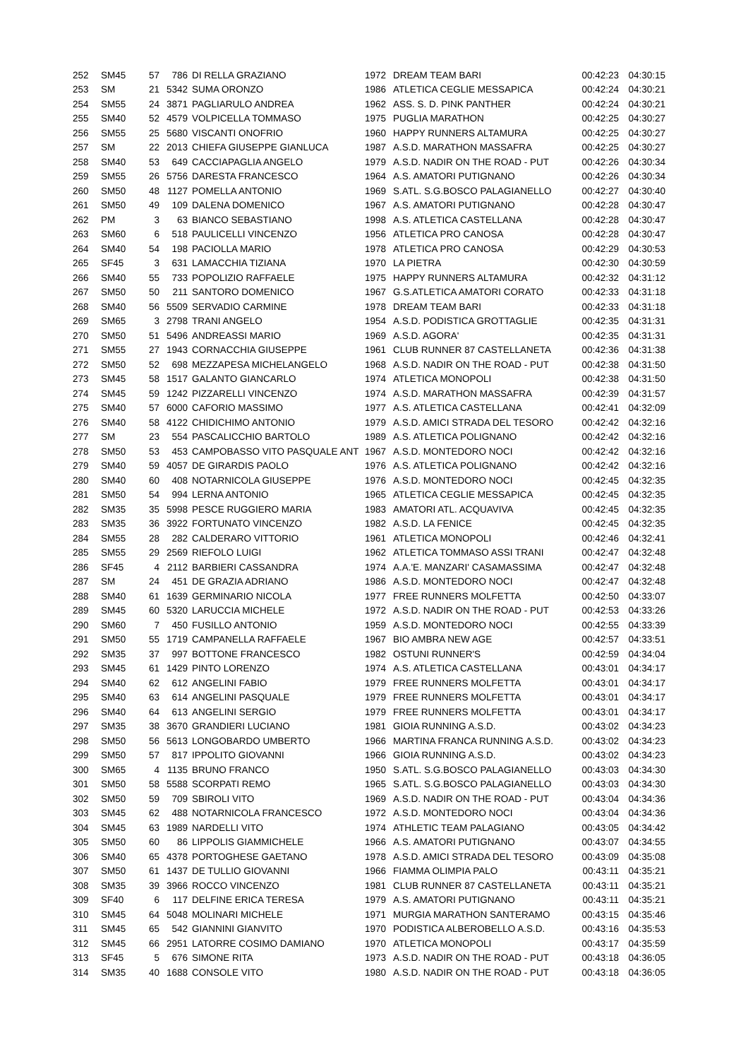| 252 | SM45 | 57 | 786 | DI RELLA GRAZIANO | 1972 | DREAM TEAM BARI | 00:42:23 | 04:30:15 |
| 253 | SM | 21 | 5342 | SUMA ORONZO | 1986 | ATLETICA CEGLIE MESSAPICA | 00:42:24 | 04:30:21 |
| 254 | SM55 | 24 | 3871 | PAGLIARULO ANDREA | 1962 | ASS. S. D. PINK PANTHER | 00:42:24 | 04:30:21 |
| 255 | SM40 | 52 | 4579 | VOLPICELLA TOMMASO | 1975 | PUGLIA MARATHON | 00:42:25 | 04:30:27 |
| 256 | SM55 | 25 | 5680 | VISCANTI ONOFRIO | 1960 | HAPPY RUNNERS ALTAMURA | 00:42:25 | 04:30:27 |
| 257 | SM | 22 | 2013 | CHIEFA GIUSEPPE GIANLUCA | 1987 | A.S.D. MARATHON MASSAFRA | 00:42:25 | 04:30:27 |
| 258 | SM40 | 53 | 649 | CACCIAPAGLIA ANGELO | 1979 | A.S.D. NADIR ON THE ROAD - PUT | 00:42:26 | 04:30:34 |
| 259 | SM55 | 26 | 5756 | DARESTA FRANCESCO | 1964 | A.S. AMATORI PUTIGNANO | 00:42:26 | 04:30:34 |
| 260 | SM50 | 48 | 1127 | POMELLA ANTONIO | 1969 | S.ATL. S.G.BOSCO PALAGIANELLO | 00:42:27 | 04:30:40 |
| 261 | SM50 | 49 | 109 | DALENA DOMENICO | 1967 | A.S. AMATORI PUTIGNANO | 00:42:28 | 04:30:47 |
| 262 | PM | 3 | 63 | BIANCO SEBASTIANO | 1998 | A.S. ATLETICA CASTELLANA | 00:42:28 | 04:30:47 |
| 263 | SM60 | 6 | 518 | PAULICELLI VINCENZO | 1956 | ATLETICA PRO CANOSA | 00:42:28 | 04:30:47 |
| 264 | SM40 | 54 | 198 | PACIOLLA MARIO | 1978 | ATLETICA PRO CANOSA | 00:42:29 | 04:30:53 |
| 265 | SF45 | 3 | 631 | LAMACCHIA TIZIANA | 1970 | LA PIETRA | 00:42:30 | 04:30:59 |
| 266 | SM40 | 55 | 733 | POPOLIZIO RAFFAELE | 1975 | HAPPY RUNNERS ALTAMURA | 00:42:32 | 04:31:12 |
| 267 | SM50 | 50 | 211 | SANTORO DOMENICO | 1967 | G.S.ATLETICA AMATORI CORATO | 00:42:33 | 04:31:18 |
| 268 | SM40 | 56 | 5509 | SERVADIO CARMINE | 1978 | DREAM TEAM BARI | 00:42:33 | 04:31:18 |
| 269 | SM65 | 3 | 2798 | TRANI ANGELO | 1954 | A.S.D. PODISTICA GROTTAGLIE | 00:42:35 | 04:31:31 |
| 270 | SM50 | 51 | 5496 | ANDREASSI MARIO | 1969 | A.S.D. AGORA' | 00:42:35 | 04:31:31 |
| 271 | SM55 | 27 | 1943 | CORNACCHIA GIUSEPPE | 1961 | CLUB RUNNER 87 CASTELLANETA | 00:42:36 | 04:31:38 |
| 272 | SM50 | 52 | 698 | MEZZAPESA MICHELANGELO | 1968 | A.S.D. NADIR ON THE ROAD - PUT | 00:42:38 | 04:31:50 |
| 273 | SM45 | 58 | 1517 | GALANTO GIANCARLO | 1974 | ATLETICA MONOPOLI | 00:42:38 | 04:31:50 |
| 274 | SM45 | 59 | 1242 | PIZZARELLI VINCENZO | 1974 | A.S.D. MARATHON MASSAFRA | 00:42:39 | 04:31:57 |
| 275 | SM40 | 57 | 6000 | CAFORIO MASSIMO | 1977 | A.S. ATLETICA CASTELLANA | 00:42:41 | 04:32:09 |
| 276 | SM40 | 58 | 4122 | CHIDICHIMO ANTONIO | 1979 | A.S.D. AMICI STRADA DEL TESORO | 00:42:42 | 04:32:16 |
| 277 | SM | 23 | 554 | PASCALICCHIO BARTOLO | 1989 | A.S. ATLETICA POLIGNANO | 00:42:42 | 04:32:16 |
| 278 | SM50 | 53 | 453 | CAMPOBASSO VITO PASQUALE ANT | 1967 | A.S.D. MONTEDORO NOCI | 00:42:42 | 04:32:16 |
| 279 | SM40 | 59 | 4057 | DE GIRARDIS PAOLO | 1976 | A.S. ATLETICA POLIGNANO | 00:42:42 | 04:32:16 |
| 280 | SM40 | 60 | 408 | NOTARNICOLA GIUSEPPE | 1976 | A.S.D. MONTEDORO NOCI | 00:42:45 | 04:32:35 |
| 281 | SM50 | 54 | 994 | LERNA ANTONIO | 1965 | ATLETICA CEGLIE MESSAPICA | 00:42:45 | 04:32:35 |
| 282 | SM35 | 35 | 5998 | PESCE RUGGIERO MARIA | 1983 | AMATORI ATL. ACQUAVIVA | 00:42:45 | 04:32:35 |
| 283 | SM35 | 36 | 3922 | FORTUNATO VINCENZO | 1982 | A.S.D. LA FENICE | 00:42:45 | 04:32:35 |
| 284 | SM55 | 28 | 282 | CALDERARO VITTORIO | 1961 | ATLETICA MONOPOLI | 00:42:46 | 04:32:41 |
| 285 | SM55 | 29 | 2569 | RIEFOLO LUIGI | 1962 | ATLETICA TOMMASO ASSI TRANI | 00:42:47 | 04:32:48 |
| 286 | SF45 | 4 | 2112 | BARBIERI CASSANDRA | 1974 | A.A.'E. MANZARI' CASAMASSIMA | 00:42:47 | 04:32:48 |
| 287 | SM | 24 | 451 | DE GRAZIA ADRIANO | 1986 | A.S.D. MONTEDORO NOCI | 00:42:47 | 04:32:48 |
| 288 | SM40 | 61 | 1639 | GERMINARIO NICOLA | 1977 | FREE RUNNERS MOLFETTA | 00:42:50 | 04:33:07 |
| 289 | SM45 | 60 | 5320 | LARUCCIA MICHELE | 1972 | A.S.D. NADIR ON THE ROAD - PUT | 00:42:53 | 04:33:26 |
| 290 | SM60 | 7 | 450 | FUSILLO ANTONIO | 1959 | A.S.D. MONTEDORO NOCI | 00:42:55 | 04:33:39 |
| 291 | SM50 | 55 | 1719 | CAMPANELLA RAFFAELE | 1967 | BIO AMBRA NEW AGE | 00:42:57 | 04:33:51 |
| 292 | SM35 | 37 | 997 | BOTTONE FRANCESCO | 1982 | OSTUNI RUNNER'S | 00:42:59 | 04:34:04 |
| 293 | SM45 | 61 | 1429 | PINTO LORENZO | 1974 | A.S. ATLETICA CASTELLANA | 00:43:01 | 04:34:17 |
| 294 | SM40 | 62 | 612 | ANGELINI FABIO | 1979 | FREE RUNNERS MOLFETTA | 00:43:01 | 04:34:17 |
| 295 | SM40 | 63 | 614 | ANGELINI PASQUALE | 1979 | FREE RUNNERS MOLFETTA | 00:43:01 | 04:34:17 |
| 296 | SM40 | 64 | 613 | ANGELINI SERGIO | 1979 | FREE RUNNERS MOLFETTA | 00:43:01 | 04:34:17 |
| 297 | SM35 | 38 | 3670 | GRANDIERI LUCIANO | 1981 | GIOIA RUNNING A.S.D. | 00:43:02 | 04:34:23 |
| 298 | SM50 | 56 | 5613 | LONGOBARDO UMBERTO | 1966 | MARTINA FRANCA RUNNING A.S.D. | 00:43:02 | 04:34:23 |
| 299 | SM50 | 57 | 817 | IPPOLITO GIOVANNI | 1966 | GIOIA RUNNING A.S.D. | 00:43:02 | 04:34:23 |
| 300 | SM65 | 4 | 1135 | BRUNO FRANCO | 1950 | S.ATL. S.G.BOSCO PALAGIANELLO | 00:43:03 | 04:34:30 |
| 301 | SM50 | 58 | 5588 | SCORPATI REMO | 1965 | S.ATL. S.G.BOSCO PALAGIANELLO | 00:43:03 | 04:34:30 |
| 302 | SM50 | 59 | 709 | SBIROLI VITO | 1969 | A.S.D. NADIR ON THE ROAD - PUT | 00:43:04 | 04:34:36 |
| 303 | SM45 | 62 | 488 | NOTARNICOLA FRANCESCO | 1972 | A.S.D. MONTEDORO NOCI | 00:43:04 | 04:34:36 |
| 304 | SM45 | 63 | 1989 | NARDELLI VITO | 1974 | ATHLETIC TEAM PALAGIANO | 00:43:05 | 04:34:42 |
| 305 | SM50 | 60 | 86 | LIPPOLIS GIAMMICHELE | 1966 | A.S. AMATORI PUTIGNANO | 00:43:07 | 04:34:55 |
| 306 | SM40 | 65 | 4378 | PORTOGHESE GAETANO | 1978 | A.S.D. AMICI STRADA DEL TESORO | 00:43:09 | 04:35:08 |
| 307 | SM50 | 61 | 1437 | DE TULLIO GIOVANNI | 1966 | FIAMMA OLIMPIA PALO | 00:43:11 | 04:35:21 |
| 308 | SM35 | 39 | 3966 | ROCCO VINCENZO | 1981 | CLUB RUNNER 87 CASTELLANETA | 00:43:11 | 04:35:21 |
| 309 | SF40 | 6 | 117 | DELFINE ERICA TERESA | 1979 | A.S. AMATORI PUTIGNANO | 00:43:11 | 04:35:21 |
| 310 | SM45 | 64 | 5048 | MOLINARI MICHELE | 1971 | MURGIA MARATHON SANTERAMO | 00:43:15 | 04:35:46 |
| 311 | SM45 | 65 | 542 | GIANNINI GIANVITO | 1970 | PODISTICA ALBEROBELLO A.S.D. | 00:43:16 | 04:35:53 |
| 312 | SM45 | 66 | 2951 | LATORRE COSIMO DAMIANO | 1970 | ATLETICA MONOPOLI | 00:43:17 | 04:35:59 |
| 313 | SF45 | 5 | 676 | SIMONE RITA | 1973 | A.S.D. NADIR ON THE ROAD - PUT | 00:43:18 | 04:36:05 |
| 314 | SM35 | 40 | 1688 | CONSOLE VITO | 1980 | A.S.D. NADIR ON THE ROAD - PUT | 00:43:18 | 04:36:05 |